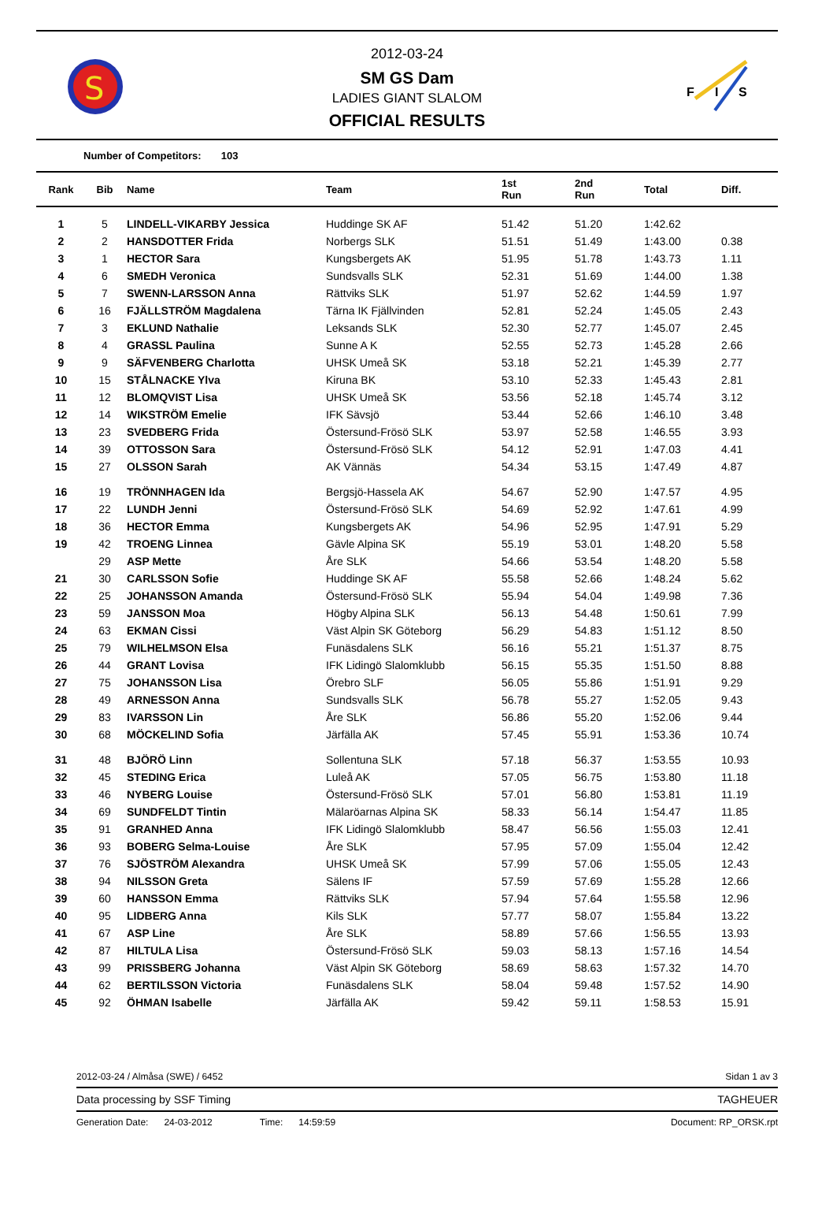S
2012-03-24
SM GS Dam
LADIES GIANT SLALOM
OFFICIAL RESULTS
F
I
S
Number of Competitors: 103
| Rank | Bib | Name | Team | 1st Run | 2nd Run | Total | Diff. |
| --- | --- | --- | --- | --- | --- | --- | --- |
| 1 | 5 | LINDELL-VIKARBY Jessica | Huddinge SK AF | 51.42 | 51.20 | 1:42.62 | |
| 2 | 2 | HANSDOTTER Frida | Norbergs SLK | 51.51 | 51.49 | 1:43.00 | 0.38 |
| 3 | 1 | HECTOR Sara | Kungsbergets AK | 51.95 | 51.78 | 1:43.73 | 1.11 |
| 4 | 6 | SMEDH Veronica | Sundsvalls SLK | 52.31 | 51.69 | 1:44.00 | 1.38 |
| 5 | 7 | SWENN-LARSSON Anna | Rättviks SLK | 51.97 | 52.62 | 1:44.59 | 1.97 |
| 6 | 16 | FJÄLLSTRÖM Magdalena | Tärna IK Fjällvinden | 52.81 | 52.24 | 1:45.05 | 2.43 |
| 7 | 3 | EKLUND Nathalie | Leksands SLK | 52.30 | 52.77 | 1:45.07 | 2.45 |
| 8 | 4 | GRASSL Paulina | Sunne A K | 52.55 | 52.73 | 1:45.28 | 2.66 |
| 9 | 9 | SÄFVENBERG Charlotta | UHSK Umeå SK | 53.18 | 52.21 | 1:45.39 | 2.77 |
| 10 | 15 | STÅLNACKE Ylva | Kiruna BK | 53.10 | 52.33 | 1:45.43 | 2.81 |
| 11 | 12 | BLOMQVIST Lisa | UHSK Umeå SK | 53.56 | 52.18 | 1:45.74 | 3.12 |
| 12 | 14 | WIKSTRÖM Emelie | IFK Sävsjö | 53.44 | 52.66 | 1:46.10 | 3.48 |
| 13 | 23 | SVEDBERG Frida | Östersund-Frösö SLK | 53.97 | 52.58 | 1:46.55 | 3.93 |
| 14 | 39 | OTTOSSON Sara | Östersund-Frösö SLK | 54.12 | 52.91 | 1:47.03 | 4.41 |
| 15 | 27 | OLSSON Sarah | AK Vännäs | 54.34 | 53.15 | 1:47.49 | 4.87 |
| 16 | 19 | TRÖNNHAGEN Ida | Bergsjö-Hassela AK | 54.67 | 52.90 | 1:47.57 | 4.95 |
| 17 | 22 | LUNDH Jenni | Östersund-Frösö SLK | 54.69 | 52.92 | 1:47.61 | 4.99 |
| 18 | 36 | HECTOR Emma | Kungsbergets AK | 54.96 | 52.95 | 1:47.91 | 5.29 |
| 19 | 42 | TROENG Linnea | Gävle Alpina SK | 55.19 | 53.01 | 1:48.20 | 5.58 |
| | 29 | ASP Mette | Åre SLK | 54.66 | 53.54 | 1:48.20 | 5.58 |
| 21 | 30 | CARLSSON Sofie | Huddinge SK AF | 55.58 | 52.66 | 1:48.24 | 5.62 |
| 22 | 25 | JOHANSSON Amanda | Östersund-Frösö SLK | 55.94 | 54.04 | 1:49.98 | 7.36 |
| 23 | 59 | JANSSON Moa | Högby Alpina SLK | 56.13 | 54.48 | 1:50.61 | 7.99 |
| 24 | 63 | EKMAN Cissi | Väst Alpin SK Göteborg | 56.29 | 54.83 | 1:51.12 | 8.50 |
| 25 | 79 | WILHELMSON Elsa | Funäsdalens SLK | 56.16 | 55.21 | 1:51.37 | 8.75 |
| 26 | 44 | GRANT Lovisa | IFK Lidingö Slalomklubb | 56.15 | 55.35 | 1:51.50 | 8.88 |
| 27 | 75 | JOHANSSON Lisa | Örebro SLF | 56.05 | 55.86 | 1:51.91 | 9.29 |
| 28 | 49 | ARNESSON Anna | Sundsvalls SLK | 56.78 | 55.27 | 1:52.05 | 9.43 |
| 29 | 83 | IVARSSON Lin | Åre SLK | 56.86 | 55.20 | 1:52.06 | 9.44 |
| 30 | 68 | MÖCKELIND Sofia | Järfälla AK | 57.45 | 55.91 | 1:53.36 | 10.74 |
| 31 | 48 | BJÖRÖ Linn | Sollentuna SLK | 57.18 | 56.37 | 1:53.55 | 10.93 |
| 32 | 45 | STEDING Erica | Luleå AK | 57.05 | 56.75 | 1:53.80 | 11.18 |
| 33 | 46 | NYBERG Louise | Östersund-Frösö SLK | 57.01 | 56.80 | 1:53.81 | 11.19 |
| 34 | 69 | SUNDFELDT Tintin | Mälaröarnas Alpina SK | 58.33 | 56.14 | 1:54.47 | 11.85 |
| 35 | 91 | GRANHED Anna | IFK Lidingö Slalomklubb | 58.47 | 56.56 | 1:55.03 | 12.41 |
| 36 | 93 | BOBERG Selma-Louise | Åre SLK | 57.95 | 57.09 | 1:55.04 | 12.42 |
| 37 | 76 | SJÖSTRÖM Alexandra | UHSK Umeå SK | 57.99 | 57.06 | 1:55.05 | 12.43 |
| 38 | 94 | NILSSON Greta | Sälens IF | 57.59 | 57.69 | 1:55.28 | 12.66 |
| 39 | 60 | HANSSON Emma | Rättviks SLK | 57.94 | 57.64 | 1:55.58 | 12.96 |
| 40 | 95 | LIDBERG Anna | Kils SLK | 57.77 | 58.07 | 1:55.84 | 13.22 |
| 41 | 67 | ASP Line | Åre SLK | 58.89 | 57.66 | 1:56.55 | 13.93 |
| 42 | 87 | HILTULA Lisa | Östersund-Frösö SLK | 59.03 | 58.13 | 1:57.16 | 14.54 |
| 43 | 99 | PRISSBERG Johanna | Väst Alpin SK Göteborg | 58.69 | 58.63 | 1:57.32 | 14.70 |
| 44 | 62 | BERTILSSON Victoria | Funäsdalens SLK | 58.04 | 59.48 | 1:57.52 | 14.90 |
| 45 | 92 | ÖHMAN Isabelle | Järfälla AK | 59.42 | 59.11 | 1:58.53 | 15.91 |
2012-03-24 / Almåsa (SWE) / 6452 Sidan 1 av 3
Data processing by SSF Timing TAGHEUER
Generation Date: 24-03-2012 Time: 14:59:59 Document: RP_ORSK.rpt